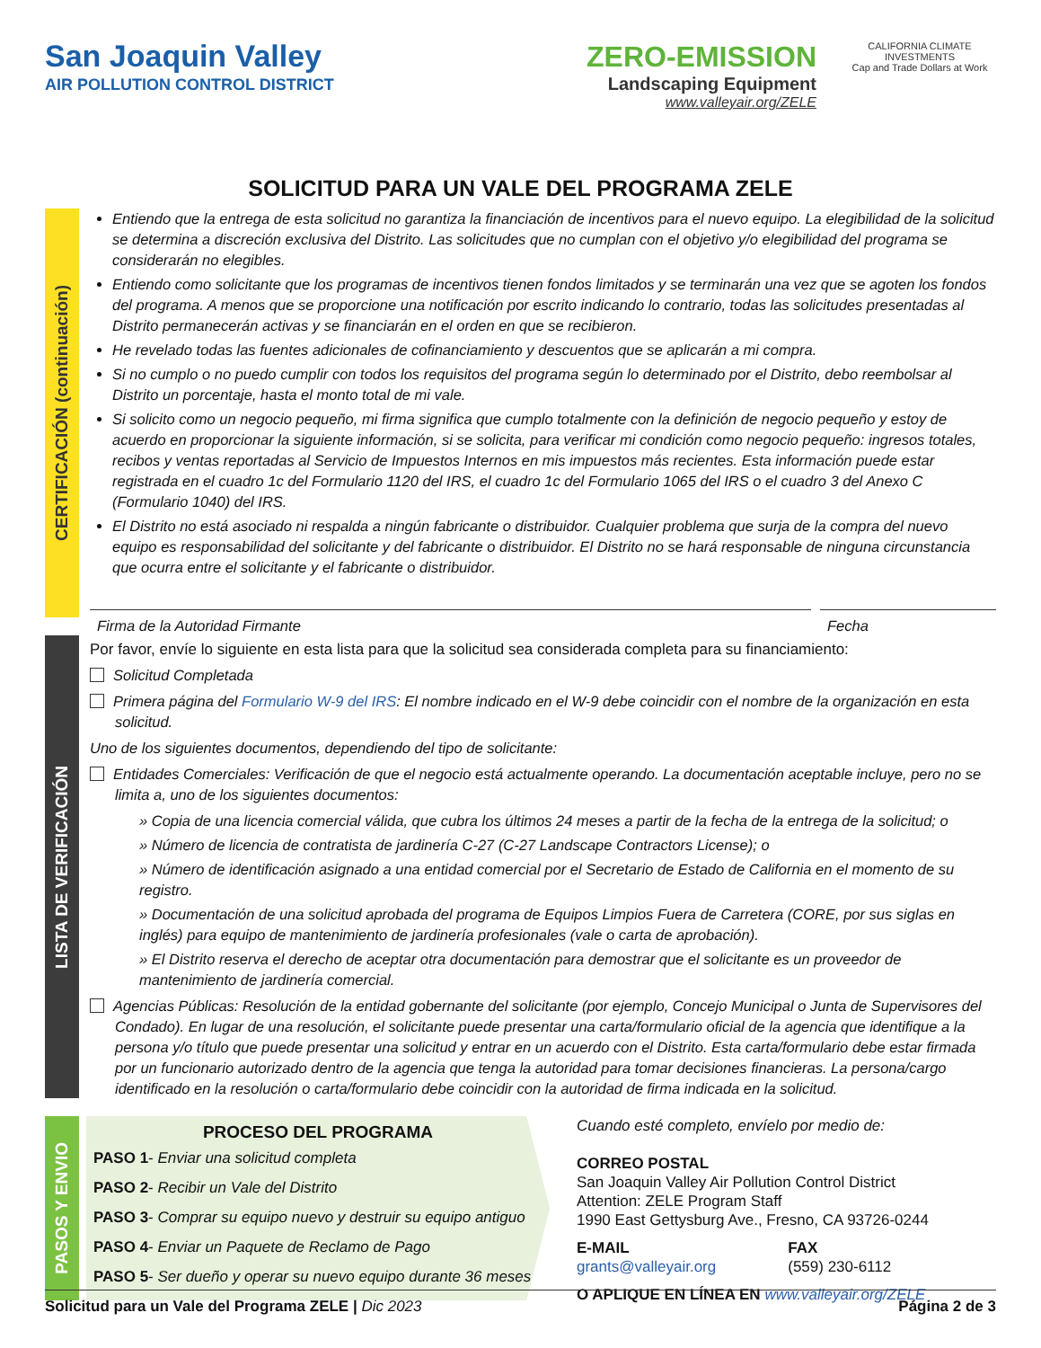San Joaquin Valley
AIR POLLUTION CONTROL DISTRICT
ZERO-EMISSION
Landscaping Equipment
www.valleyair.org/ZELE
CALIFORNIA CLIMATE INVESTMENTS
Cap and Trade Dollars at Work
SOLICITUD PARA UN VALE DEL PROGRAMA ZELE
CERTIFICACIÓN (continuación)
Entiendo que la entrega de esta solicitud no garantiza la financiación de incentivos para el nuevo equipo. La elegibilidad de la solicitud se determina a discreción exclusiva del Distrito. Las solicitudes que no cumplan con el objetivo y/o elegibilidad del programa se considerarán no elegibles.
Entiendo como solicitante que los programas de incentivos tienen fondos limitados y se terminarán una vez que se agoten los fondos del programa. A menos que se proporcione una notificación por escrito indicando lo contrario, todas las solicitudes presentadas al Distrito permanecerán activas y se financiarán en el orden en que se recibieron.
He revelado todas las fuentes adicionales de cofinanciamiento y descuentos que se aplicarán a mi compra.
Si no cumplo o no puedo cumplir con todos los requisitos del programa según lo determinado por el Distrito, debo reembolsar al Distrito un porcentaje, hasta el monto total de mi vale.
Si solicito como un negocio pequeño, mi firma significa que cumplo totalmente con la definición de negocio pequeño y estoy de acuerdo en proporcionar la siguiente información, si se solicita, para verificar mi condición como negocio pequeño: ingresos totales, recibos y ventas reportadas al Servicio de Impuestos Internos en mis impuestos más recientes. Esta información puede estar registrada en el cuadro 1c del Formulario 1120 del IRS, el cuadro 1c del Formulario 1065 del IRS o el cuadro 3 del Anexo C (Formulario 1040) del IRS.
El Distrito no está asociado ni respalda a ningún fabricante o distribuidor. Cualquier problema que surja de la compra del nuevo equipo es responsabilidad del solicitante y del fabricante o distribuidor. El Distrito no se hará responsable de ninguna circunstancia que ocurra entre el solicitante y el fabricante o distribuidor.
Firma de la Autoridad Firmante Fecha
LISTA DE VERIFICACIÓN
Por favor, envíe lo siguiente en esta lista para que la solicitud sea considerada completa para su financiamiento:
Solicitud Completada
Primera página del Formulario W-9 del IRS: El nombre indicado en el W-9 debe coincidir con el nombre de la organización en esta solicitud.
Uno de los siguientes documentos, dependiendo del tipo de solicitante:
Entidades Comerciales: Verificación de que el negocio está actualmente operando. La documentación aceptable incluye, pero no se limita a, uno de los siguientes documentos:
» Copia de una licencia comercial válida, que cubra los últimos 24 meses a partir de la fecha de la entrega de la solicitud; o
» Número de licencia de contratista de jardinería C-27 (C-27 Landscape Contractors License); o
» Número de identificación asignado a una entidad comercial por el Secretario de Estado de California en el momento de su registro.
» Documentación de una solicitud aprobada del programa de Equipos Limpios Fuera de Carretera (CORE, por sus siglas en inglés) para equipo de mantenimiento de jardinería profesionales (vale o carta de aprobación).
» El Distrito reserva el derecho de aceptar otra documentación para demostrar que el solicitante es un proveedor de mantenimiento de jardinería comercial.
Agencias Públicas: Resolución de la entidad gobernante del solicitante (por ejemplo, Concejo Municipal o Junta de Supervisores del Condado). En lugar de una resolución, el solicitante puede presentar una carta/formulario oficial de la agencia que identifique a la persona y/o título que puede presentar una solicitud y entrar en un acuerdo con el Distrito. Esta carta/formulario debe estar firmada por un funcionario autorizado dentro de la agencia que tenga la autoridad para tomar decisiones financieras. La persona/cargo identificado en la resolución o carta/formulario debe coincidir con la autoridad de firma indicada en la solicitud.
PASOS Y ENVIO
PROCESO DEL PROGRAMA
PASO 1- Enviar una solicitud completa
PASO 2- Recibir un Vale del Distrito
PASO 3- Comprar su equipo nuevo y destruir su equipo antiguo
PASO 4- Enviar un Paquete de Reclamo de Pago
PASO 5- Ser dueño y operar su nuevo equipo durante 36 meses
Cuando esté completo, envíelo por medio de:
CORREO POSTAL
San Joaquin Valley Air Pollution Control District
Attention: ZELE Program Staff
1990 East Gettysburg Ave., Fresno, CA 93726-0244
E-MAIL
grants@valleyair.org
FAX
(559) 230-6112
O APLIQUE EN LÍNEA EN www.valleyair.org/ZELE
Solicitud para un Vale del Programa ZELE | Dic 2023
Página 2 de 3